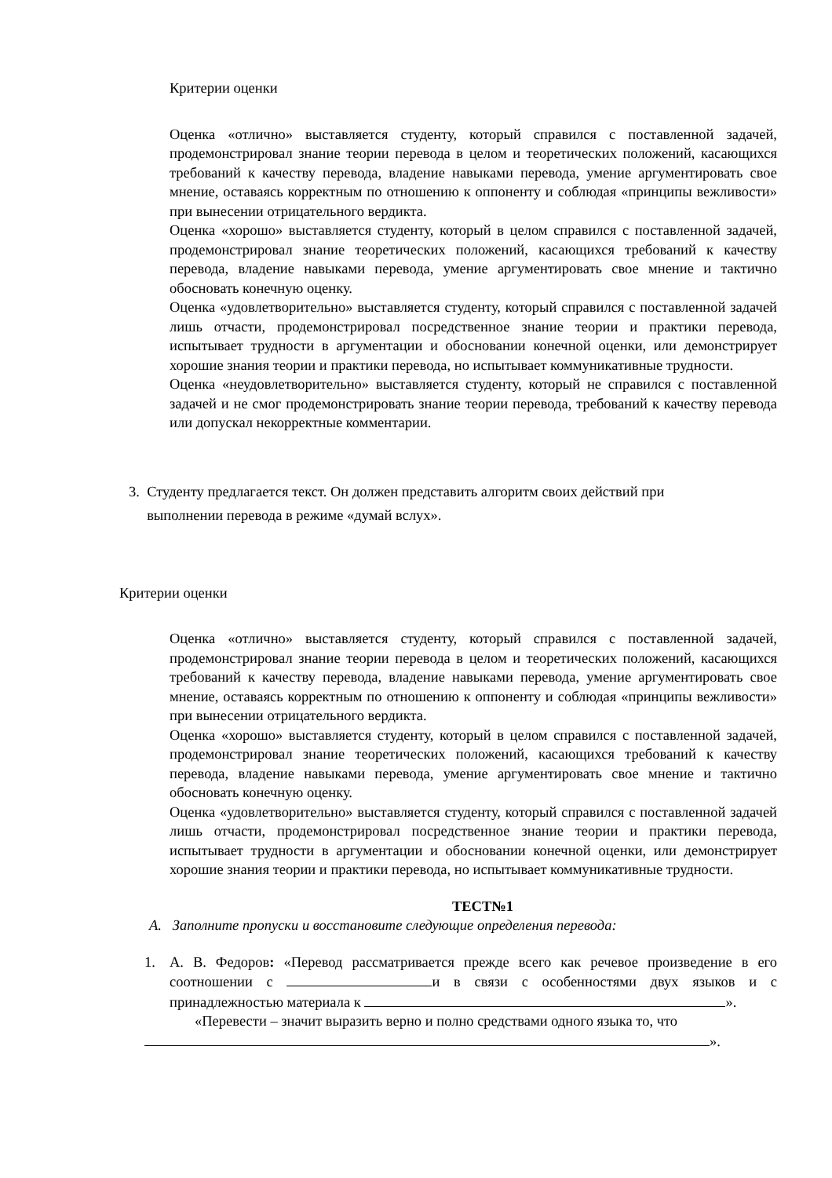Критерии оценки
Оценка «отлично» выставляется студенту, который справился с поставленной задачей, продемонстрировал знание теории перевода в целом и теоретических положений, касающихся требований к качеству перевода, владение навыками перевода, умение аргументировать свое мнение, оставаясь корректным по отношению к оппоненту и соблюдая «принципы вежливости» при вынесении отрицательного вердикта.
Оценка «хорошо» выставляется студенту, который в целом справился с поставленной задачей, продемонстрировал знание теоретических положений, касающихся требований к качеству перевода, владение навыками перевода, умение аргументировать свое мнение и тактично обосновать конечную оценку.
Оценка «удовлетворительно» выставляется студенту, который справился с поставленной задачей лишь отчасти, продемонстрировал посредственное знание теории и практики перевода, испытывает трудности в аргументации и обосновании конечной оценки, или демонстрирует хорошие знания теории и практики перевода, но испытывает коммуникативные трудности.
Оценка «неудовлетворительно» выставляется студенту, который не справился с поставленной задачей и не смог продемонстрировать знание теории перевода, требований к качеству перевода или допускал некорректные комментарии.
3. Студенту предлагается текст. Он должен представить алгоритм своих действий при
выполнении перевода в режиме «думай вслух».
Критерии оценки
Оценка «отлично» выставляется студенту, который справился с поставленной задачей, продемонстрировал знание теории перевода в целом и теоретических положений, касающихся требований к качеству перевода, владение навыками перевода, умение аргументировать свое мнение, оставаясь корректным по отношению к оппоненту и соблюдая «принципы вежливости» при вынесении отрицательного вердикта.
Оценка «хорошо» выставляется студенту, который в целом справился с поставленной задачей, продемонстрировал знание теоретических положений, касающихся требований к качеству перевода, владение навыками перевода, умение аргументировать свое мнение и тактично обосновать конечную оценку.
Оценка «удовлетворительно» выставляется студенту, который справился с поставленной задачей лишь отчасти, продемонстрировал посредственное знание теории и практики перевода, испытывает трудности в аргументации и обосновании конечной оценки, или демонстрирует хорошие знания теории и практики перевода, но испытывает коммуникативные трудности.
ТЕСТ№1
А. Заполните пропуски и восстановите следующие определения перевода:
1. А. В. Федоров: «Перевод рассматривается прежде всего как речевое произведение в его соотношении с и в связи с особенностями двух языков и с принадлежностью материала к ».
«Перевести – значит выразить верно и полно средствами одного языка то, что
».